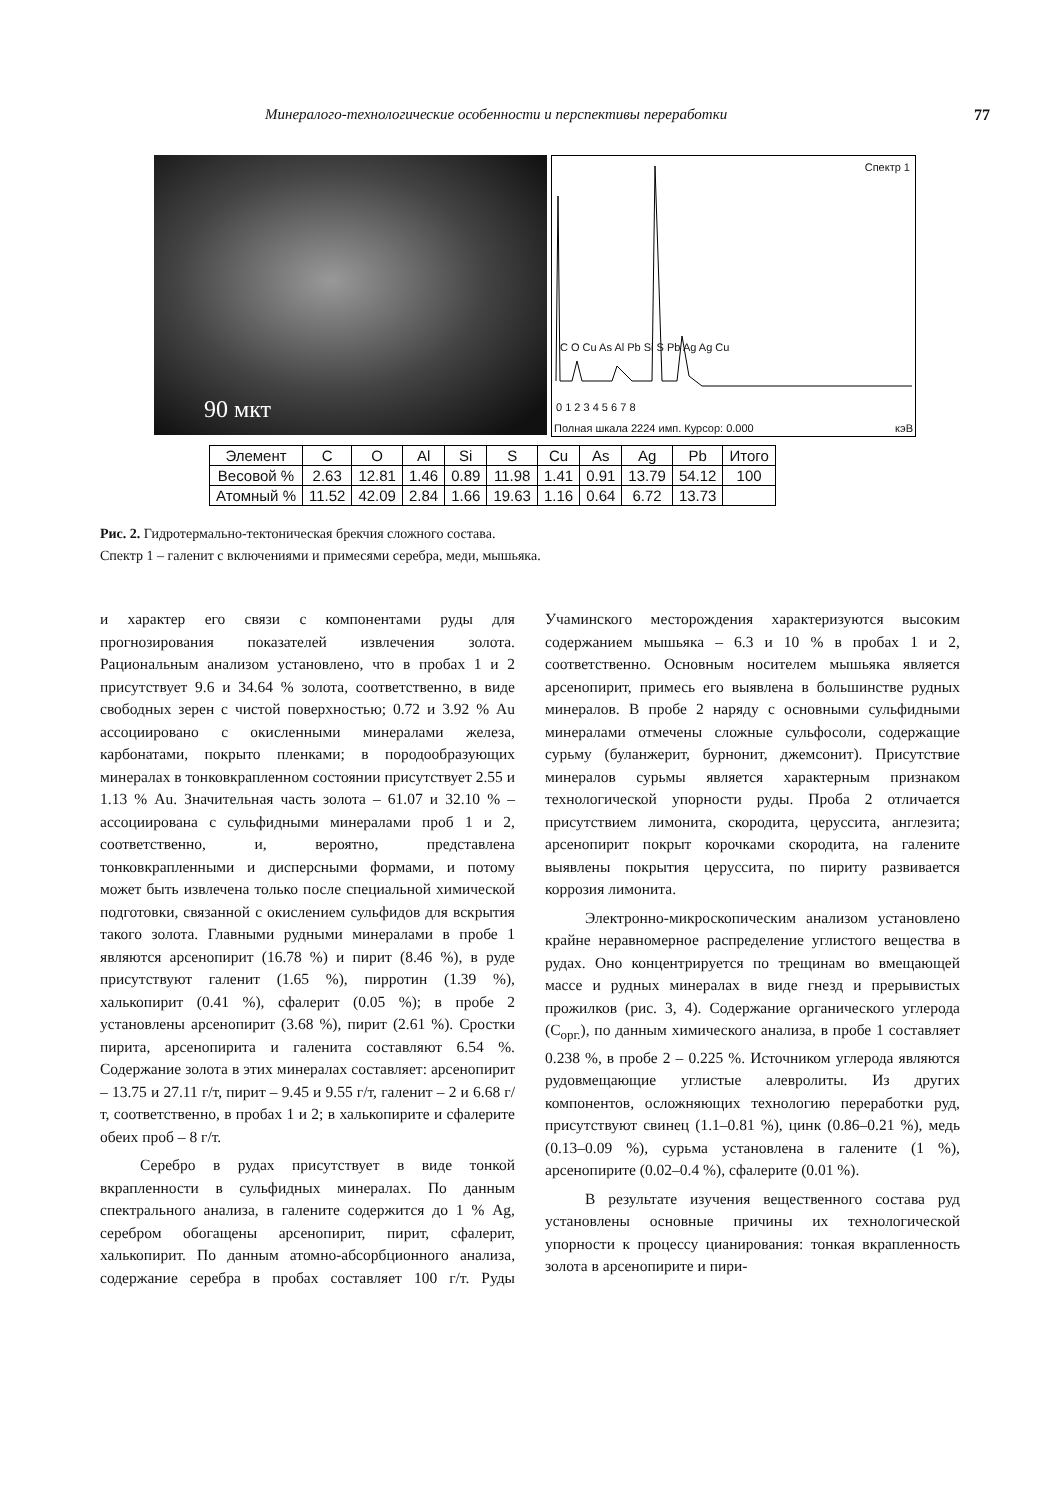Минералого-технологические особенности и перспективы переработки 77
90 мкт
Спектр 1
C O Cu As Al Pb Si S Pb Ag Ag Cu
0 1 2 3 4 5 6 7 8
Полная шкала 2224 имп. Курсор: 0.000
кэВ
| Элемент | C | O | Al | Si | S | Cu | As | Ag | Pb | Итого |
| --- | --- | --- | --- | --- | --- | --- | --- | --- | --- | --- |
| Весовой % | 2.63 | 12.81 | 1.46 | 0.89 | 11.98 | 1.41 | 0.91 | 13.79 | 54.12 | 100 |
| Атомный % | 11.52 | 42.09 | 2.84 | 1.66 | 19.63 | 1.16 | 0.64 | 6.72 | 13.73 | |
Рис. 2. Гидротермально-тектоническая брекчия сложного состава.
Спектр 1 – галенит с включениями и примесями серебра, меди, мышьяка.
и характер его связи с компонентами руды для прогнозирования показателей извлечения золота. Рациональным анализом установлено, что в пробах 1 и 2 присутствует 9.6 и 34.64 % золота, соответственно, в виде свободных зерен с чистой поверхностью; 0.72 и 3.92 % Au ассоциировано с окисленными минералами железа, карбонатами, покрыто пленками; в породообразующих минералах в тонковкрапленном состоянии присутствует 2.55 и 1.13 % Au. Значительная часть золота – 61.07 и 32.10 % – ассоциирована с сульфидными минералами проб 1 и 2, соответственно, и, вероятно, представлена тонковкрапленными и дисперсными формами, и потому может быть извлечена только после специальной химической подготовки, связанной с окислением сульфидов для вскрытия такого золота. Главными рудными минералами в пробе 1 являются арсенопирит (16.78 %) и пирит (8.46 %), в руде присутствуют галенит (1.65 %), пирротин (1.39 %), халькопирит (0.41 %), сфалерит (0.05 %); в пробе 2 установлены арсенопирит (3.68 %), пирит (2.61 %). Сростки пирита, арсенопирита и галенита составляют 6.54 %. Содержание золота в этих минералах составляет: арсенопирит – 13.75 и 27.11 г/т, пирит – 9.45 и 9.55 г/т, галенит – 2 и 6.68 г/т, соответственно, в пробах 1 и 2; в халькопирите и сфалерите обеих проб – 8 г/т.
Серебро в рудах присутствует в виде тонкой вкрапленности в сульфидных минералах. По данным спектрального анализа, в галените содержится до 1 % Ag, серебром обогащены арсенопирит, пирит, сфалерит, халькопирит. По данным атомно-абсорбционного анализа, содержание серебра в пробах составляет 100 г/т. Руды Учаминского месторождения характеризуются высоким содержанием мышьяка – 6.3 и 10 % в пробах 1 и 2, соответственно. Основным носителем мышьяка является арсенопирит, примесь его выявлена в большинстве рудных минералов. В пробе 2 наряду с основными сульфидными минералами отмечены сложные сульфосоли, содержащие сурьму (буланжерит, бурнонит, джемсонит). Присутствие минералов сурьмы является характерным признаком технологической упорности руды. Проба 2 отличается присутствием лимонита, скородита, церуссита, англезита; арсенопирит покрыт корочками скородита, на галените выявлены покрытия церуссита, по пириту развивается коррозия лимонита.
Электронно-микроскопическим анализом установлено крайне неравномерное распределение углистого вещества в рудах. Оно концентрируется по трещинам во вмещающей массе и рудных минералах в виде гнезд и прерывистых прожилков (рис. 3, 4). Содержание органического углерода (C<sub>орг.</sub>), по данным химического анализа, в пробе 1 составляет 0.238 %, в пробе 2 – 0.225 %. Источником углерода являются рудовмещающие углистые алевролиты. Из других компонентов, осложняющих технологию переработки руд, присутствуют свинец (1.1–0.81 %), цинк (0.86–0.21 %), медь (0.13–0.09 %), сурьма установлена в галените (1 %), арсенопирите (0.02–0.4 %), сфалерите (0.01 %).
В результате изучения вещественного состава руд установлены основные причины их технологической упорности к процессу цианирования: тонкая вкрапленность золота в арсенопирите и пири-